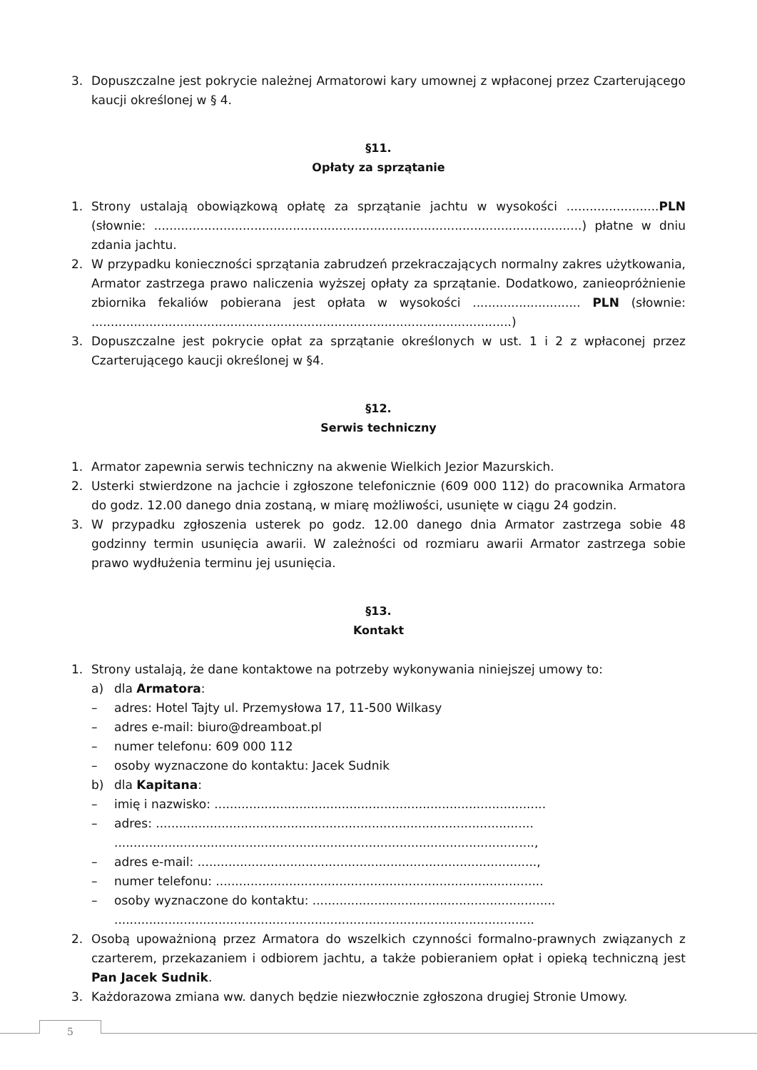3. Dopuszczalne jest pokrycie należnej Armatorowi kary umownej z wpłaconej przez Czarterującego kaucji określonej w § 4.
§11.
Opłaty za sprzątanie
1. Strony ustalają obowiązkową opłatę za sprzątanie jachtu w wysokości ........................PLN (słownie: ...............................................................................................................) płatne w dniu zdania jachtu.
2. W przypadku konieczności sprzątania zabrudzeń przekraczających normalny zakres użytkowania, Armator zastrzega prawo naliczenia wyższej opłaty za sprzątanie. Dodatkowo, zanieopróżnienie zbiornika fekaliów pobierana jest opłata w wysokości ............................ PLN (słownie: .............................................................................................................)
3. Dopuszczalne jest pokrycie opłat za sprzątanie określonych w ust. 1 i 2 z wpłaconej przez Czarterującego kaucji określonej w §4.
§12.
Serwis techniczny
1. Armator zapewnia serwis techniczny na akwenie Wielkich Jezior Mazurskich.
2. Usterki stwierdzone na jachcie i zgłoszone telefonicznie (609 000 112) do pracownika Armatora do godz. 12.00 danego dnia zostaną, w miarę możliwości, usunięte w ciągu 24 godzin.
3. W przypadku zgłoszenia usterek po godz. 12.00 danego dnia Armator zastrzega sobie 48 godzinny termin usunięcia awarii. W zależności od rozmiaru awarii Armator zastrzega sobie prawo wydłużenia terminu jej usunięcia.
§13.
Kontakt
1. Strony ustalają, że dane kontaktowe na potrzeby wykonywania niniejszej umowy to:
a) dla Armatora:
– adres: Hotel Tajty ul. Przemysłowa 17, 11-500 Wilkasy
– adres e-mail: biuro@dreamboat.pl
– numer telefonu: 609 000 112
– osoby wyznaczone do kontaktu: Jacek Sudnik
b) dla Kapitana:
– imię i nazwisko: ......................................................................................
– adres: ..................................................................................................
.............................................................................................................,
– adres e-mail: ........................................................................................,
– numer telefonu: .....................................................................................
– osoby wyznaczone do kontaktu: ...............................................................
.............................................................................................................
2. Osobą upoważnioną przez Armatora do wszelkich czynności formalno-prawnych związanych z czarterem, przekazaniem i odbiorem jachtu, a także pobieraniem opłat i opieką techniczną jest Pan Jacek Sudnik.
3. Każdorazowa zmiana ww. danych będzie niezwłocznie zgłoszona drugiej Stronie Umowy.
5